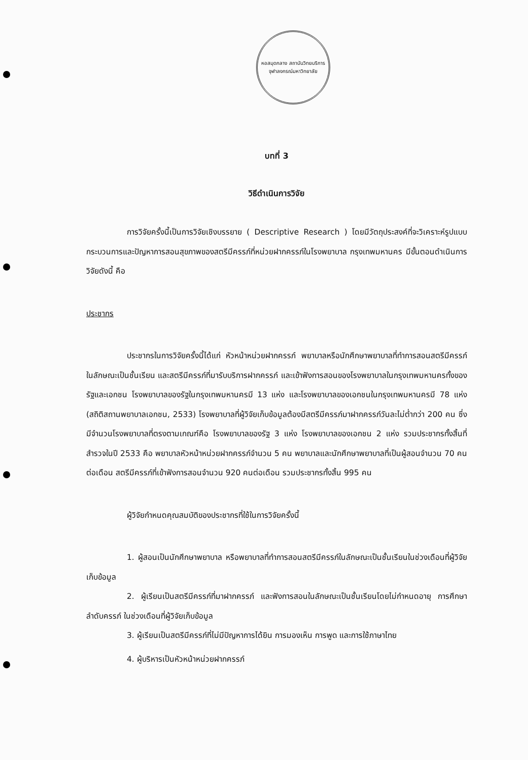หอสมุดกลาง สถาบันวิทยบริการ
จุฬาลงกรณ์มหาวิทยาลัย
บทที่ 3
วิธีดำเนินการวิจัย
การวิจัยครั้งนี้เป็นการวิจัยเชิงบรรยาย ( Descriptive Research ) โดยมีวัตถุประสงค์ที่จะวิเคราะห์รูปแบบ กระบวนการและปัญหาการสอนสุขภาพของสตรีมีครรภ์ที่หน่วยฝากครรภ์ในโรงพยาบาล กรุงเทพมหานคร มีขั้นตอนดำเนินการวิจัยดังนี้ คือ
ประชากร
ประชากรในการวิจัยครั้งนี้ได้แก่ หัวหน้าหน่วยฝากครรภ์ พยาบาลหรือนักศึกษาพยาบาลที่ทำการสอนสตรีมีครรภ์ในลักษณะเป็นชั้นเรียน และสตรีมีครรภ์ที่มารับบริการฝากครรภ์ และเข้าฟังการสอนของโรงพยาบาลในกรุงเทพมหานครทั้งของรัฐและเอกชน โรงพยาบาลของรัฐในกรุงเทพมหานครมี 13 แห่ง และโรงพยาบาลของเอกชนในกรุงเทพมหานครมี 78 แห่ง (สถิติสถานพยาบาลเอกชน, 2533) โรงพยาบาลที่ผู้วิจัยเก็บข้อมูลต้องมีสตรีมีครรภ์มาฝากครรภ์วันละไม่ต่ำกว่า 200 คน ซึ่งมีจำนวนโรงพยาบาลที่ตรงตามเกณฑ์คือ โรงพยาบาลของรัฐ 3 แห่ง โรงพยาบาลของเอกชน 2 แห่ง รวมประชากรทั้งสิ้นที่สำรวจในปี 2533 คือ พยาบาลหัวหน้าหน่วยฝากครรภ์จำนวน 5 คน พยาบาลและนักศึกษาพยาบาลที่เป็นผู้สอนจำนวน 70 คนต่อเดือน สตรีมีครรภ์ที่เข้าฟังการสอนจำนวน 920 คนต่อเดือน รวมประชากรทั้งสิ้น 995 คน
ผู้วิจัยกำหนดคุณสมบัติของประชากรที่ใช้ในการวิจัยครั้งนี้
1. ผู้สอนเป็นนักศึกษาพยาบาล หรือพยาบาลที่ทำการสอนสตรีมีครรภ์ในลักษณะเป็นชั้นเรียนในช่วงเดือนที่ผู้วิจัยเก็บข้อมูล
2. ผู้เรียนเป็นสตรีมีครรภ์ที่มาฝากครรภ์ และฟังการสอนในลักษณะเป็นชั้นเรียนโดยไม่กำหนดอายุ การศึกษา ลำดับครรภ์ ในช่วงเดือนที่ผู้วิจัยเก็บข้อมูล
3. ผู้เรียนเป็นสตรีมีครรภ์ที่ไม่มีปัญหาการได้ยิน การมองเห็น การพูด และการใช้ภาษาไทย
4. ผู้บริหารเป็นหัวหน้าหน่วยฝากครรภ์